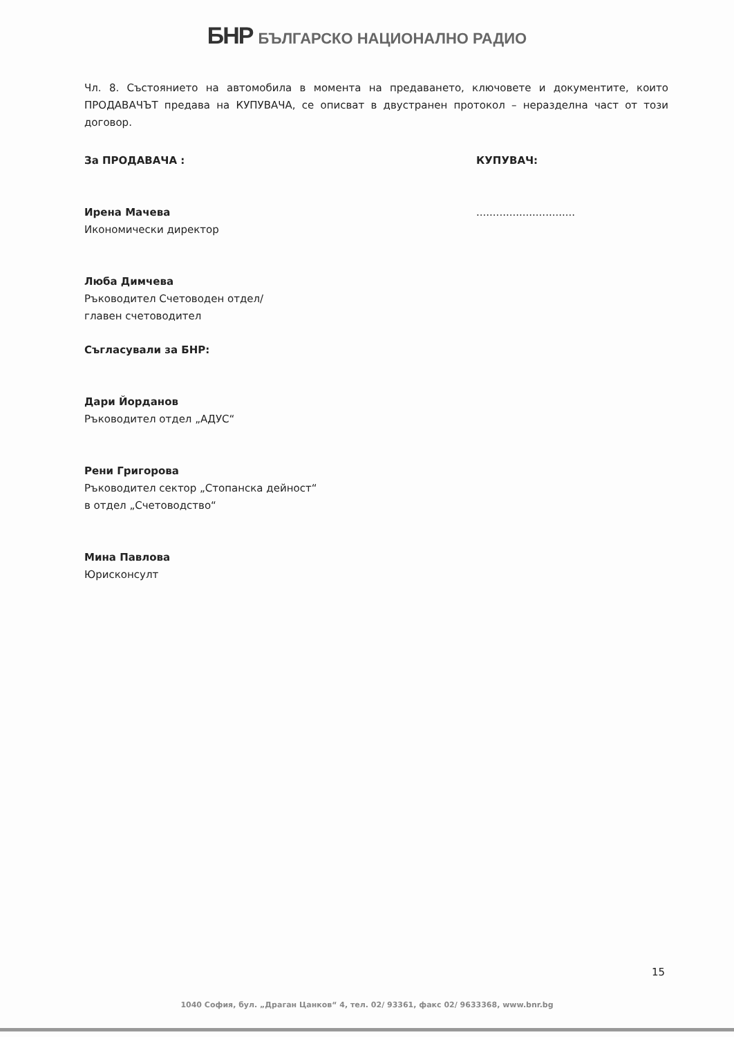БНР БЪЛГАРСКО НАЦИОНАЛНО РАДИО
Чл. 8. Състоянието на автомобила в момента на предаването, ключовете и документите, които ПРОДАВАЧЪТ предава на КУПУВАЧА, се описват в двустранен протокол – неразделна част от този договор.
За ПРОДАВАЧА : КУПУВАЧ:
Ирена Мачева
Икономически директор
..............................
Люба Димчева
Ръководител Счетоводен отдел/
главен счетоводител
Съгласували за БНР:
Дари Йорданов
Ръководител отдел „АДУС“
Рени Григорова
Ръководител сектор „Стопанска дейност“
в отдел „Счетоводство“
Мина Павлова
Юрисконсулт
15
1040 София, бул. „Драган Цанков“ 4, тел. 02/ 93361, факс 02/ 9633368, www.bnr.bg